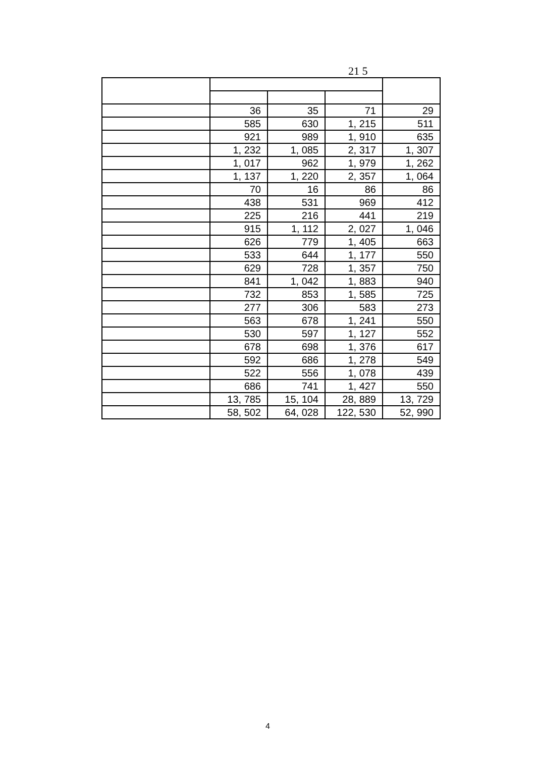21 5
| | 36 | 35 | 71 | 29 |
| | 585 | 630 | 1, 215 | 511 |
| | 921 | 989 | 1, 910 | 635 |
| | 1, 232 | 1, 085 | 2, 317 | 1, 307 |
| | 1, 017 | 962 | 1, 979 | 1, 262 |
| | 1, 137 | 1, 220 | 2, 357 | 1, 064 |
| | 70 | 16 | 86 | 86 |
| | 438 | 531 | 969 | 412 |
| | 225 | 216 | 441 | 219 |
| | 915 | 1, 112 | 2, 027 | 1, 046 |
| | 626 | 779 | 1, 405 | 663 |
| | 533 | 644 | 1, 177 | 550 |
| | 629 | 728 | 1, 357 | 750 |
| | 841 | 1, 042 | 1, 883 | 940 |
| | 732 | 853 | 1, 585 | 725 |
| | 277 | 306 | 583 | 273 |
| | 563 | 678 | 1, 241 | 550 |
| | 530 | 597 | 1, 127 | 552 |
| | 678 | 698 | 1, 376 | 617 |
| | 592 | 686 | 1, 278 | 549 |
| | 522 | 556 | 1, 078 | 439 |
| | 686 | 741 | 1, 427 | 550 |
| | 13, 785 | 15, 104 | 28, 889 | 13, 729 |
| | 58, 502 | 64, 028 | 122, 530 | 52, 990 |
4